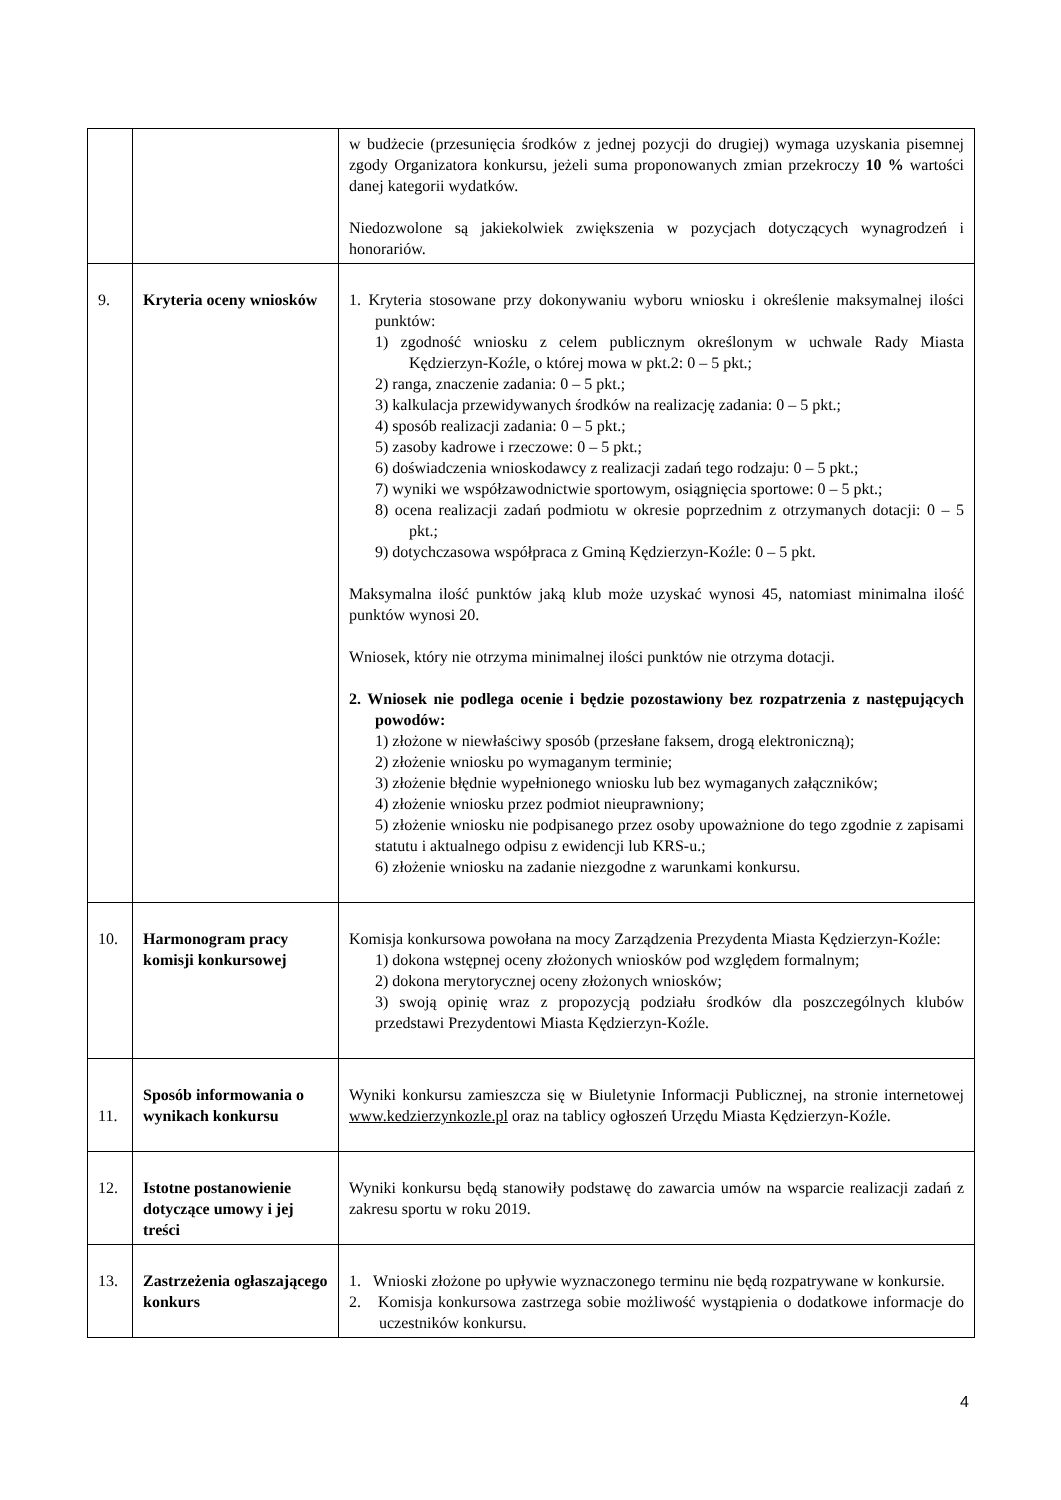| | | w budżecie (przesunięcia środków z jednej pozycji do drugiej) wymaga uzyskania pisemnej zgody Organizatora konkursu, jeżeli suma proponowanych zmian przekroczy 10 % wartości danej kategorii wydatków. Niedozwolone są jakiekolwiek zwiększenia w pozycjach dotyczących wynagrodzeń i honorariów. |
| 9. | Kryteria oceny wniosków | 1. Kryteria stosowane przy dokonywaniu wyboru wniosku i określenie maksymalnej ilości punktów: 1) zgodność wniosku z celem publicznym określonym w uchwale Rady Miasta Kędzierzyn-Koźle, o której mowa w pkt.2: 0 – 5 pkt.; 2) ranga, znaczenie zadania: 0 – 5 pkt.; 3) kalkulacja przewidywanych środków na realizację zadania: 0 – 5 pkt.; 4) sposób realizacji zadania: 0 – 5 pkt.; 5) zasoby kadrowe i rzeczowe: 0 – 5 pkt.; 6) doświadczenia wnioskodawcy z realizacji zadań tego rodzaju: 0 – 5 pkt.; 7) wyniki we współzawodnictwie sportowym, osiągnięcia sportowe: 0 – 5 pkt.; 8) ocena realizacji zadań podmiotu w okresie poprzednim z otrzymanych dotacji: 0 – 5 pkt.; 9) dotychczasowa współpraca z Gminą Kędzierzyn-Koźle: 0 – 5 pkt. Maksymalna ilość punktów jaką klub może uzyskać wynosi 45, natomiast minimalna ilość punktów wynosi 20. Wniosek, który nie otrzyma minimalnej ilości punktów nie otrzyma dotacji. 2. Wniosek nie podlega ocenie i będzie pozostawiony bez rozpatrzenia z następujących powodów: 1) złożone w niewłaściwy sposób (przesłane faksem, drogą elektroniczną); 2) złożenie wniosku po wymaganym terminie; 3) złożenie błędnie wypełnionego wniosku lub bez wymaganych załączników; 4) złożenie wniosku przez podmiot nieuprawniony; 5) złożenie wniosku nie podpisanego przez osoby upoważnione do tego zgodnie z zapisami statutu i aktualnego odpisu z ewidencji lub KRS-u.; 6) złożenie wniosku na zadanie niezgodne z warunkami konkursu. |
| 10. | Harmonogram pracy komisji konkursowej | Komisja konkursowa powołana na mocy Zarządzenia Prezydenta Miasta Kędzierzyn-Koźle: 1) dokona wstępnej oceny złożonych wniosków pod względem formalnym; 2) dokona merytorycznej oceny złożonych wniosków; 3) swoją opinię wraz z propozycją podziału środków dla poszczególnych klubów przedstawi Prezydentowi Miasta Kędzierzyn-Koźle. |
| 11. | Sposób informowania o wynikach konkursu | Wyniki konkursu zamieszcza się w Biuletynie Informacji Publicznej, na stronie internetowej www.kedzierzynkozle.pl oraz na tablicy ogłoszeń Urzędu Miasta Kędzierzyn-Koźle. |
| 12. | Istotne postanowienie dotyczące umowy i jej treści | Wyniki konkursu będą stanowiły podstawę do zawarcia umów na wsparcie realizacji zadań z zakresu sportu w roku 2019. |
| 13. | Zastrzeżenia ogłaszającego konkurs | 1. Wnioski złożone po upływie wyznaczonego terminu nie będą rozpatrywane w konkursie. 2. Komisja konkursowa zastrzega sobie możliwość wystąpienia o dodatkowe informacje do uczestników konkursu. |
4